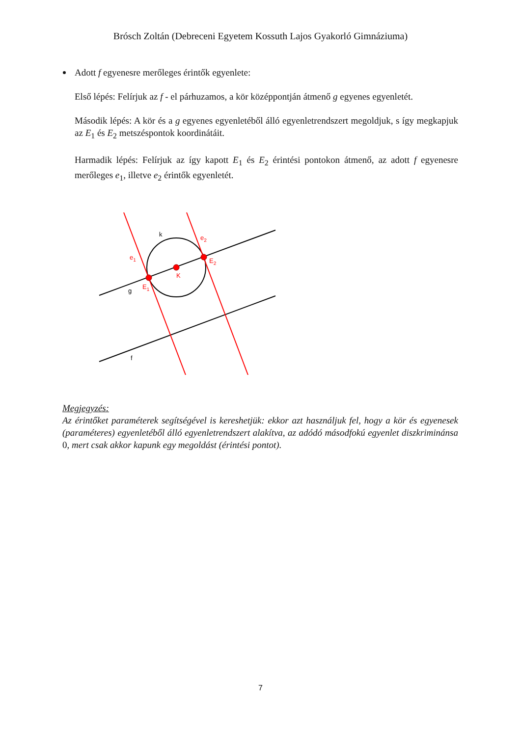Brósch Zoltán (Debreceni Egyetem Kossuth Lajos Gyakorló Gimnáziuma)
Adott f egyenesre merőleges érintők egyenlete:
Első lépés: Felírjuk az f - el párhuzamos, a kör középpontján átmenő g egyenes egyenletét.
Második lépés: A kör és a g egyenes egyenletéből álló egyenletrendszert megoldjuk, s így megkapjuk az E<sub>1</sub> és E<sub>2</sub> metszéspontok koordinátáit.
Harmadik lépés: Felírjuk az így kapott E<sub>1</sub> és E<sub>2</sub> érintési pontokon átmenő, az adott f egyenesre merőleges e<sub>1</sub>, illetve e<sub>2</sub> érintők egyenletét.
k
e2
e1
E2
K
E1
g
f
Megjegyzés:
Az érintőket paraméterek segítségével is kereshetjük: ekkor azt használjuk fel, hogy a kör és egyenesek (paraméteres) egyenletéből álló egyenletrendszert alakítva, az adódó másodfokú egyenlet diszkriminánsa 0, mert csak akkor kapunk egy megoldást (érintési pontot).
7